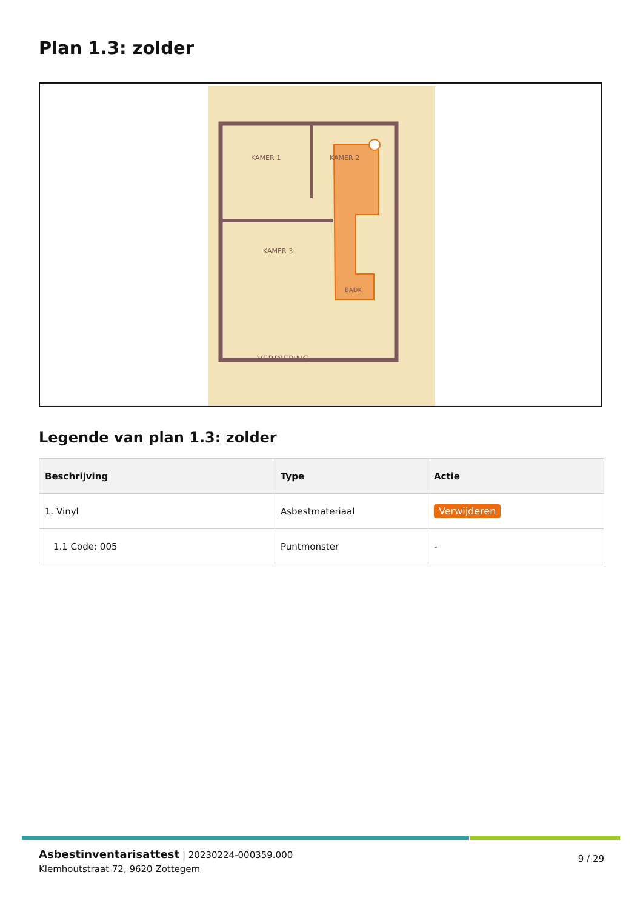Plan 1.3: zolder
KAMER 1
KAMER 2
KAMER 3
BADK
VERDIEPING
Legende van plan 1.3: zolder
| Beschrijving | Type | Actie |
| --- | --- | --- |
| 1. Vinyl | Asbestmateriaal | Verwijderen |
| 1.1 Code: 005 | Puntmonster | - |
Asbestinventarisattest | 20230224-000359.000
Klemhoutstraat 72, 9620 Zottegem
9 / 29